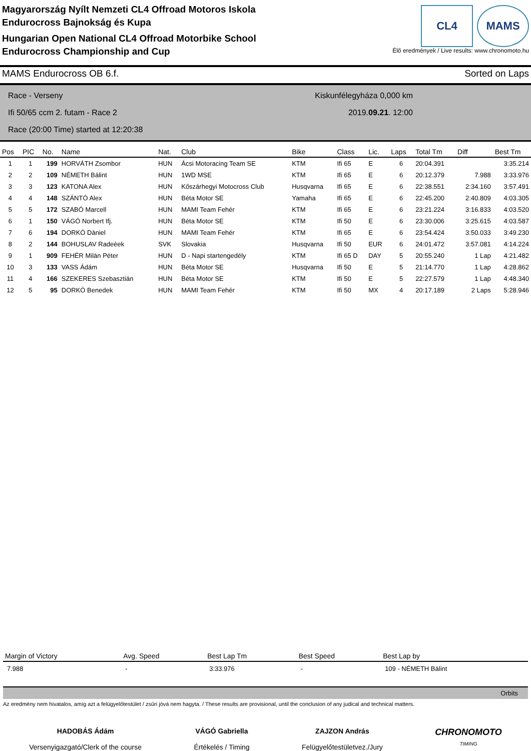Magyarország Nyílt Nemzeti CL4 Offroad Motoros Iskola
Endurocross Bajnokság és Kupa
Hungarian Open National CL4 Offroad Motorbike School
Endurocross Championship and Cup
CL4 MAMS
Élő eredmények / Live results: www.chronomoto.hu
MAMS Endurocross OB 6.f. Sorted on Laps
Race - Verseny
Ifi 50/65 ccm 2. futam - Race 2
Race (20:00 Time) started at 12:20:38
Kiskunfélegyháza 0,000 km
2019.09.21. 12:00
| Pos | PIC | No. | Name | Nat. | Club | Bike | Class | Lic. | Laps | Total Tm | Diff | Best Tm |
| --- | --- | --- | --- | --- | --- | --- | --- | --- | --- | --- | --- | --- |
| 1 | 1 | 199 | HORVÁTH Zsombor | HUN | Ácsi Motoracing Team SE | KTM | Ifi 65 | E | 6 | 20:04.391 | | 3:35.214 |
| 2 | 2 | 109 | NÉMETH Bálint | HUN | 1WD MSE | KTM | Ifi 65 | E | 6 | 20:12.379 | 7.988 | 3:33.976 |
| 3 | 3 | 123 | KATONA Alex | HUN | Kőszárhegyi Motocross Club | Husqvarna | Ifi 65 | E | 6 | 22:38.551 | 2:34.160 | 3:57.491 |
| 4 | 4 | 148 | SZÁNTÓ Alex | HUN | Béta Motor SE | Yamaha | Ifi 65 | E | 6 | 22:45.200 | 2:40.809 | 4:03.305 |
| 5 | 5 | 172 | SZABÓ Marcell | HUN | MAMI Team Fehér | KTM | Ifi 65 | E | 6 | 23:21.224 | 3:16.833 | 4:03.520 |
| 6 | 1 | 150 | VÁGÓ Norbert Ifj. | HUN | Béta Motor SE | KTM | Ifi 50 | E | 6 | 23:30.006 | 3:25.615 | 4:03.587 |
| 7 | 6 | 194 | DORKÓ Dániel | HUN | MAMI Team Fehér | KTM | Ifi 65 | E | 6 | 23:54.424 | 3:50.033 | 3:49.230 |
| 8 | 2 | 144 | BOHUSLAV Radeèek | SVK | Slovakia | Husqvarna | Ifi 50 | EUR | 6 | 24:01.472 | 3:57.081 | 4:14.224 |
| 9 | 1 | 909 | FEHÉR Milán Péter | HUN | D - Napi startengedély | KTM | Ifi 65 D | DAY | 5 | 20:55.240 | 1 Lap | 4:21.482 |
| 10 | 3 | 133 | VASS Ádám | HUN | Béta Motor SE | Husqvarna | Ifi 50 | E | 5 | 21:14.770 | 1 Lap | 4:28.862 |
| 11 | 4 | 166 | SZEKERES Szebasztián | HUN | Béta Motor SE | KTM | Ifi 50 | E | 5 | 22:27.579 | 1 Lap | 4:48.340 |
| 12 | 5 | 95 | DORKÓ Benedek | HUN | MAMI Team Fehér | KTM | Ifi 50 | MX | 4 | 20:17.189 | 2 Laps | 5:28.946 |
| Margin of Victory | Avg. Speed | Best Lap Tm | Best Speed | Best Lap by |
| --- | --- | --- | --- | --- |
| 7.988 | - | 3:33.976 | - | 109 - NÉMETH Bálint |
Orbits
Az eredmény nem hivatalos, amíg azt a felügyelőtestület / zsűri jóvá nem hagyta. / These results are provisional, until the conclusion of any judical and technical matters.
HADOBÁS Ádám
Versenyigazgató/Clerk of the course
VÁGÓ Gabriella
Értékelés / Timing
ZAJZON András
Felügyelőtestületvez./Jury
CHRONOMOTO
TIMING